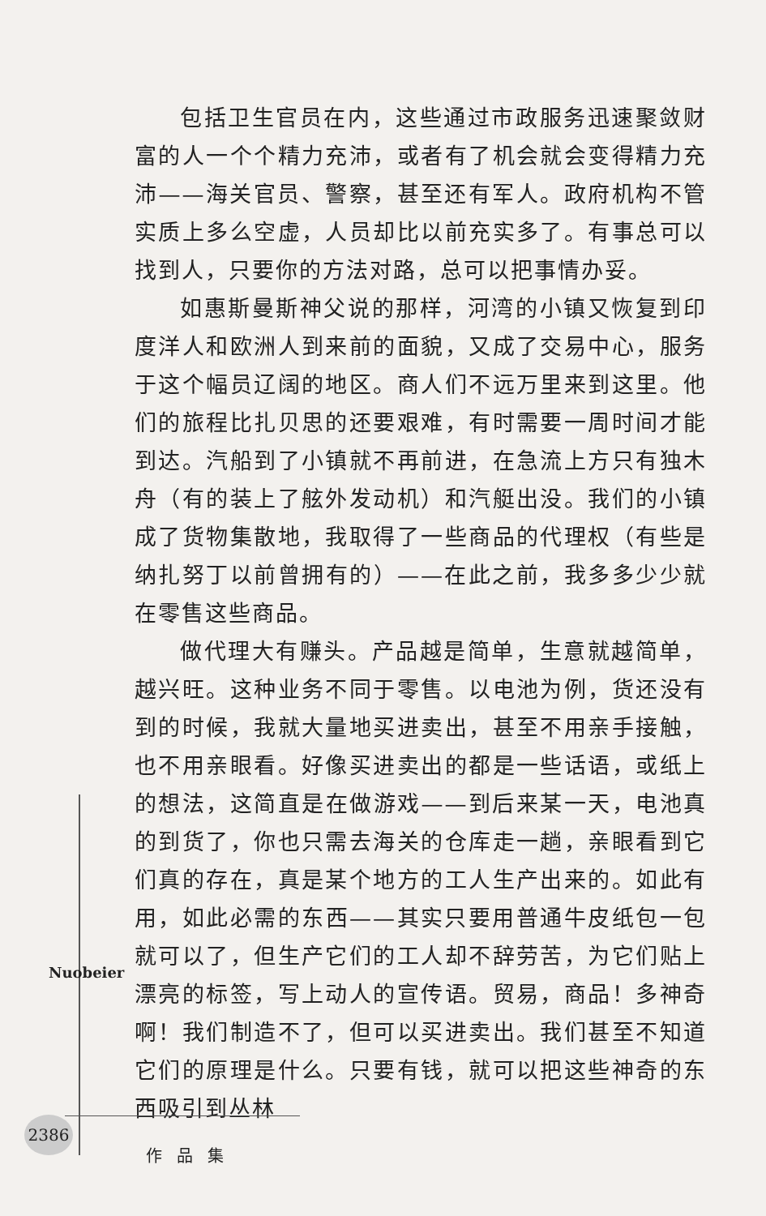包括卫生官员在内，这些通过市政服务迅速聚敛财富的人一个个精力充沛，或者有了机会就会变得精力充沛——海关官员、警察，甚至还有军人。政府机构不管实质上多么空虚，人员却比以前充实多了。有事总可以找到人，只要你的方法对路，总可以把事情办妥。
如惠斯曼斯神父说的那样，河湾的小镇又恢复到印度洋人和欧洲人到来前的面貌，又成了交易中心，服务于这个幅员辽阔的地区。商人们不远万里来到这里。他们的旅程比扎贝思的还要艰难，有时需要一周时间才能到达。汽船到了小镇就不再前进，在急流上方只有独木舟（有的装上了舷外发动机）和汽艇出没。我们的小镇成了货物集散地，我取得了一些商品的代理权（有些是纳扎努丁以前曾拥有的）——在此之前，我多多少少就在零售这些商品。
做代理大有赚头。产品越是简单，生意就越简单，越兴旺。这种业务不同于零售。以电池为例，货还没有到的时候，我就大量地买进卖出，甚至不用亲手接触，也不用亲眼看。好像买进卖出的都是一些话语，或纸上的想法，这简直是在做游戏——到后来某一天，电池真的到货了，你也只需去海关的仓库走一趟，亲眼看到它们真的存在，真是某个地方的工人生产出来的。如此有用，如此必需的东西——其实只要用普通牛皮纸包一包就可以了，但生产它们的工人却不辞劳苦，为它们贴上漂亮的标签，写上动人的宣传语。贸易，商品！多神奇啊！我们制造不了，但可以买进卖出。我们甚至不知道它们的原理是什么。只要有钱，就可以把这些神奇的东西吸引到丛林
Nuobeier
2386
作品集